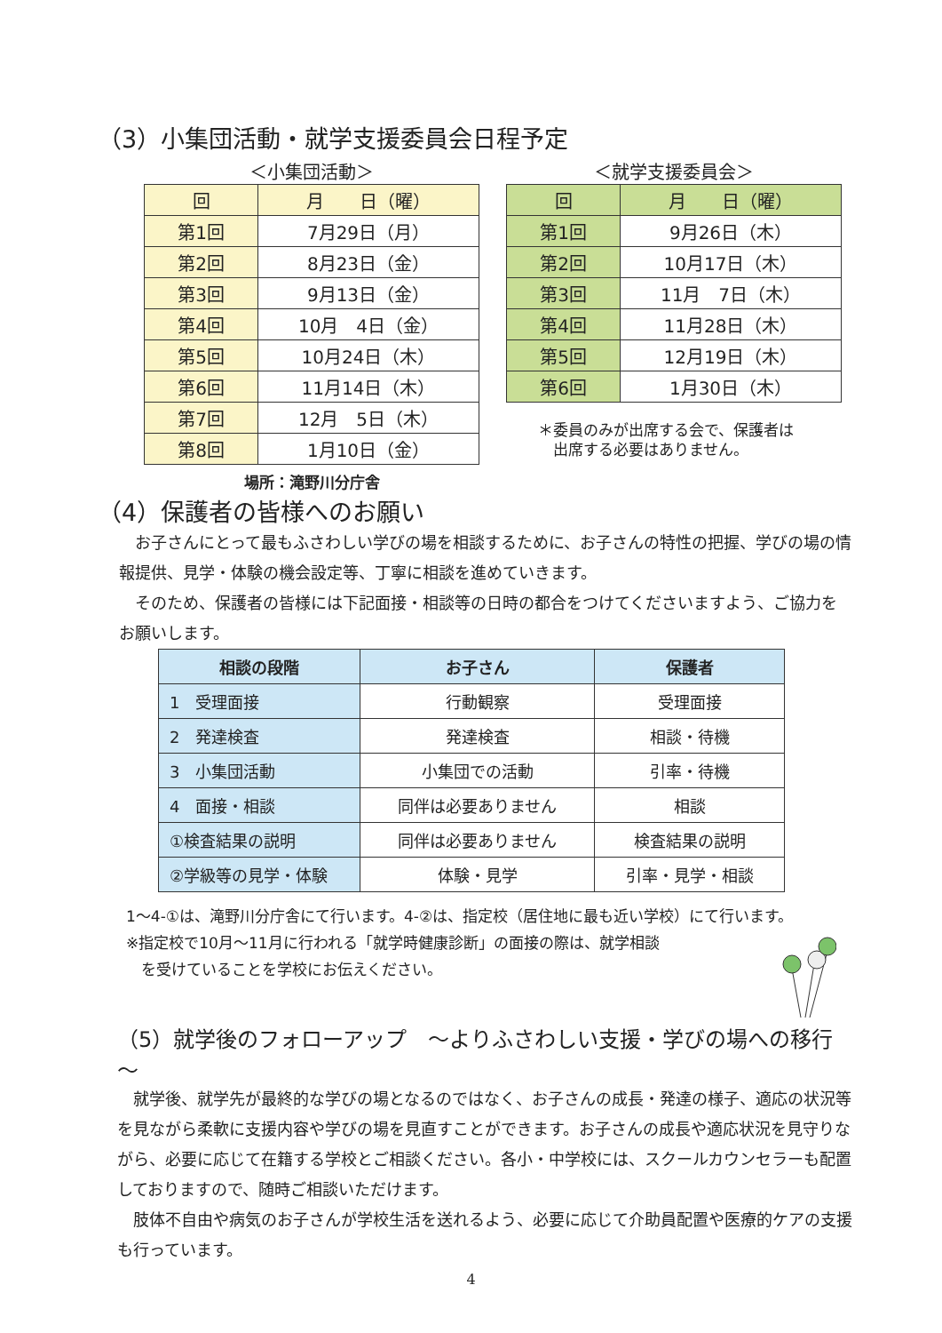（3）小集団活動・就学支援委員会日程予定
＜小集団活動＞
| 回 | 月 日（曜） |
| 第1回 | 7月29日（月） |
| 第2回 | 8月23日（金） |
| 第3回 | 9月13日（金） |
| 第4回 | 10月 4日（金） |
| 第5回 | 10月24日（木） |
| 第6回 | 11月14日（木） |
| 第7回 | 12月 5日（木） |
| 第8回 | 1月10日（金） |
場所：滝野川分庁舎
＜就学支援委員会＞
| 回 | 月 日（曜） |
| 第1回 | 9月26日（木） |
| 第2回 | 10月17日（木） |
| 第3回 | 11月 7日（木） |
| 第4回 | 11月28日（木） |
| 第5回 | 12月19日（木） |
| 第6回 | 1月30日（木） |
＊委員のみが出席する会で、保護者は
　出席する必要はありません。
（4）保護者の皆様へのお願い
　お子さんにとって最もふさわしい学びの場を相談するために、お子さんの特性の把握、学びの場の情報提供、見学・体験の機会設定等、丁寧に相談を進めていきます。
　そのため、保護者の皆様には下記面接・相談等の日時の都合をつけてくださいますよう、ご協力をお願いします。
| 相談の段階 | お子さん | 保護者 |
| 1 受理面接 | 行動観察 | 受理面接 |
| 2 発達検査 | 発達検査 | 相談・待機 |
| 3 小集団活動 | 小集団での活動 | 引率・待機 |
| 4 面接・相談 | 同伴は必要ありません | 相談 |
| ①検査結果の説明 | 同伴は必要ありません | 検査結果の説明 |
| ②学級等の見学・体験 | 体験・見学 | 引率・見学・相談 |
1～4-①は、滝野川分庁舎にて行います。4-②は、指定校（居住地に最も近い学校）にて行います。
※指定校で10月～11月に行われる「就学時健康診断」の面接の際は、就学相談
　を受けていることを学校にお伝えください。
（5）就学後のフォローアップ　～よりふさわしい支援・学びの場への移行～
　就学後、就学先が最終的な学びの場となるのではなく、お子さんの成長・発達の様子、適応の状況等を見ながら柔軟に支援内容や学びの場を見直すことができます。お子さんの成長や適応状況を見守りながら、必要に応じて在籍する学校とご相談ください。各小・中学校には、スクールカウンセラーも配置しておりますので、随時ご相談いただけます。
　肢体不自由や病気のお子さんが学校生活を送れるよう、必要に応じて介助員配置や医療的ケアの支援も行っています。
4